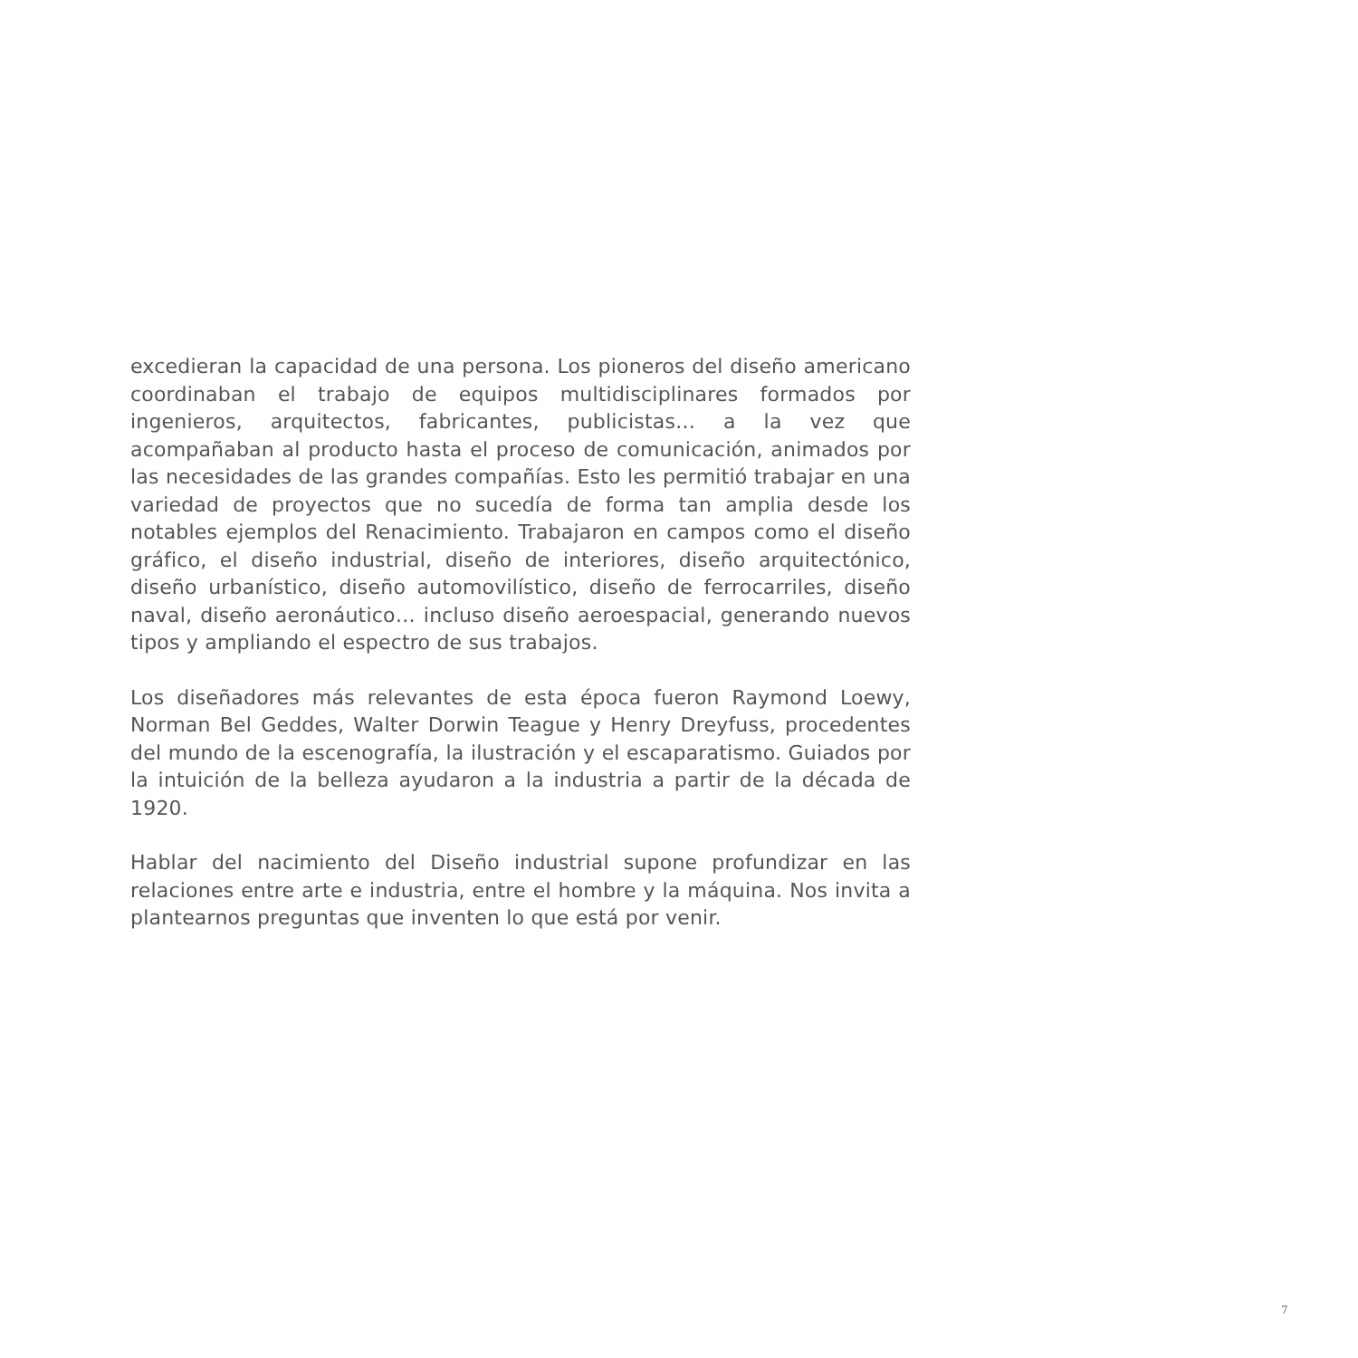excedieran la capacidad de una persona. Los pioneros del diseño americano coordinaban el trabajo de equipos multidisciplinares formados por ingenieros, arquitectos, fabricantes, publicistas… a la vez que acompañaban al producto hasta el proceso de comunicación, animados por las necesidades de las grandes compañías. Esto les permitió trabajar en una variedad de proyectos que no sucedía de forma tan amplia desde los notables ejemplos del Renacimiento. Trabajaron en campos como el diseño gráfico, el diseño industrial, diseño de interiores, diseño arquitectónico, diseño urbanístico, diseño automovilístico, diseño de ferrocarriles, diseño naval, diseño aeronáutico… incluso diseño aeroespacial, generando nuevos tipos y ampliando el espectro de sus trabajos.
Los diseñadores más relevantes de esta época fueron Raymond Loewy, Norman Bel Geddes, Walter Dorwin Teague y Henry Dreyfuss, procedentes del mundo de la escenografía, la ilustración y el escaparatismo. Guiados por la intuición de la belleza ayudaron a la industria a partir de la década de 1920.
Hablar del nacimiento del Diseño industrial supone profundizar en las relaciones entre arte e industria, entre el hombre y la máquina. Nos invita a plantearnos preguntas que inventen lo que está por venir.
7